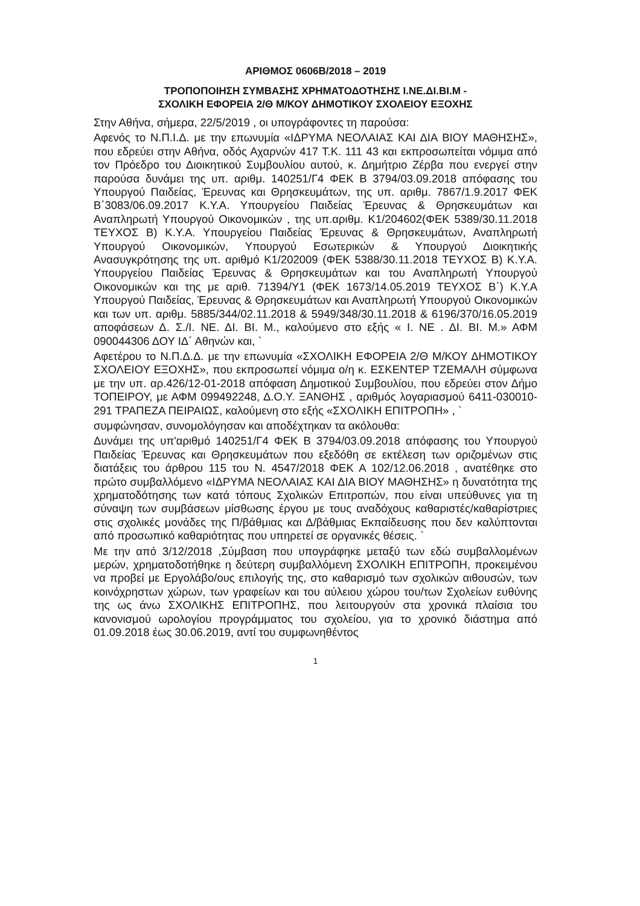ΑΡΙΘΜΟΣ 0606Β/2018 – 2019
ΤΡΟΠΟΠΟΙΗΣΗ ΣΥΜΒΑΣΗΣ ΧΡΗΜΑΤΟΔΟΤΗΣΗΣ Ι.ΝΕ.ΔΙ.ΒΙ.Μ -
ΣΧΟΛΙΚΗ ΕΦΟΡΕΙΑ 2/Θ Μ/ΚΟΥ ΔΗΜΟΤΙΚΟΥ ΣΧΟΛΕΙΟΥ ΕΞΟΧΗΣ
Στην Αθήνα, σήμερα, 22/5/2019 , οι υπογράφοντες τη παρούσα:
Αφενός το Ν.Π.Ι.Δ. με την επωνυμία «ΙΔΡΥΜΑ ΝΕΟΛΑΙΑΣ ΚΑΙ ΔΙΑ ΒΙΟΥ ΜΑΘΗΣΗΣ», που εδρεύει στην Αθήνα, οδός Αχαρνών 417 Τ.Κ. 111 43 και εκπροσωπείται νόμιμα από τον Πρόεδρο του Διοικητικού Συμβουλίου αυτού, κ. Δημήτριο Ζέρβα που ενεργεί στην παρούσα δυνάμει της υπ. αριθμ. 140251/Γ4 ΦΕΚ Β 3794/03.09.2018 απόφασης του Υπουργού Παιδείας, Έρευνας και Θρησκευμάτων, της υπ. αριθμ. 7867/1.9.2017 ΦΕΚ Β΄3083/06.09.2017 Κ.Υ.Α. Υπουργείου Παιδείας Έρευνας & Θρησκευμάτων και Αναπληρωτή Υπουργού Οικονομικών , της υπ.αριθμ. Κ1/204602(ΦΕΚ 5389/30.11.2018 ΤΕΥΧΟΣ Β) Κ.Υ.Α. Υπουργείου Παιδείας Έρευνας & Θρησκευμάτων, Αναπληρωτή Υπουργού Οικονομικών, Υπουργού Εσωτερικών & Υπουργού Διοικητικής Ανασυγκρότησης της υπ. αριθμό Κ1/202009 (ΦΕΚ 5388/30.11.2018 ΤΕΥΧΟΣ Β) Κ.Υ.Α. Υπουργείου Παιδείας Έρευνας & Θρησκευμάτων και του Αναπληρωτή Υπουργού Οικονομικών και της με αριθ. 71394/Υ1 (ΦΕΚ 1673/14.05.2019 ΤΕΥΧΟΣ Β΄) Κ.Υ.Α Υπουργού Παιδείας, Έρευνας & Θρησκευμάτων και Αναπληρωτή Υπουργού Οικονομικών και των υπ. αριθμ. 5885/344/02.11.2018 & 5949/348/30.11.2018 & 6196/370/16.05.2019 αποφάσεων Δ. Σ./Ι. ΝΕ. ΔΙ. ΒΙ. Μ., καλούμενο στο εξής « Ι. ΝΕ . ΔΙ. ΒΙ. Μ.» ΑΦΜ 090044306 ΔΟΥ ΙΔ΄ Αθηνών και, `
Αφετέρου το Ν.Π.Δ.Δ. με την επωνυμία «ΣΧΟΛΙΚΗ ΕΦΟΡΕΙΑ 2/Θ Μ/ΚΟΥ ΔΗΜΟΤΙΚΟΥ ΣΧΟΛΕΙΟΥ ΕΞΟΧΗΣ», που εκπροσωπεί νόμιμα ο/η κ. ΕΣΚΕΝΤΕΡ ΤΖΕΜΑΛΗ σύμφωνα με την υπ. αρ.426/12-01-2018 απόφαση Δημοτικού Συμβουλίου, που εδρεύει στον Δήμο ΤΟΠΕΙΡΟΥ, με ΑΦΜ 099492248, Δ.Ο.Υ. ΞΑΝΘΗΣ , αριθμός λογαριασμού 6411-030010-291 ΤΡΑΠΕΖΑ ΠΕΙΡΑΙΩΣ, καλούμενη στο εξής «ΣΧΟΛΙΚΗ ΕΠΙΤΡΟΠΗ» , `
συμφώνησαν, συνομολόγησαν και αποδέχτηκαν τα ακόλουθα:
Δυνάμει της υπ'αριθμό 140251/Γ4 ΦΕΚ Β 3794/03.09.2018 απόφασης του Υπουργού Παιδείας Έρευνας και Θρησκευμάτων που εξεδόθη σε εκτέλεση των οριζομένων στις διατάξεις του άρθρου 115 του Ν. 4547/2018 ΦΕΚ Α 102/12.06.2018 , ανατέθηκε στο πρώτο συμβαλλόμενο «ΙΔΡΥΜΑ ΝΕΟΛΑΙΑΣ ΚΑΙ ΔΙΑ ΒΙΟΥ ΜΑΘΗΣΗΣ» η δυνατότητα της χρηματοδότησης των κατά τόπους Σχολικών Επιτροπών, που είναι υπεύθυνες για τη σύναψη των συμβάσεων μίσθωσης έργου με τους αναδόχους καθαριστές/καθαρίστριες στις σχολικές μονάδες της Π/βάθμιας και Δ/βάθμιας Εκπαίδευσης που δεν καλύπτονται από προσωπικό καθαριότητας που υπηρετεί σε οργανικές θέσεις. `
Με την από 3/12/2018 ,Σύμβαση που υπογράφηκε μεταξύ των εδώ συμβαλλομένων μερών, χρηματοδοτήθηκε η δεύτερη συμβαλλόμενη ΣΧΟΛΙΚΗ ΕΠΙΤΡΟΠΗ, προκειμένου να προβεί με Εργολάβο/ους επιλογής της, στο καθαρισμό των σχολικών αιθουσών, των κοινόχρηστων χώρων, των γραφείων και του αύλειου χώρου του/των Σχολείων ευθύνης της ως άνω ΣΧΟΛΙΚΗΣ ΕΠΙΤΡΟΠΗΣ, που λειτουργούν στα χρονικά πλαίσια του κανονισμού ωρολογίου προγράμματος του σχολείου, για το χρονικό διάστημα από 01.09.2018 έως 30.06.2019, αντί του συμφωνηθέντος
1